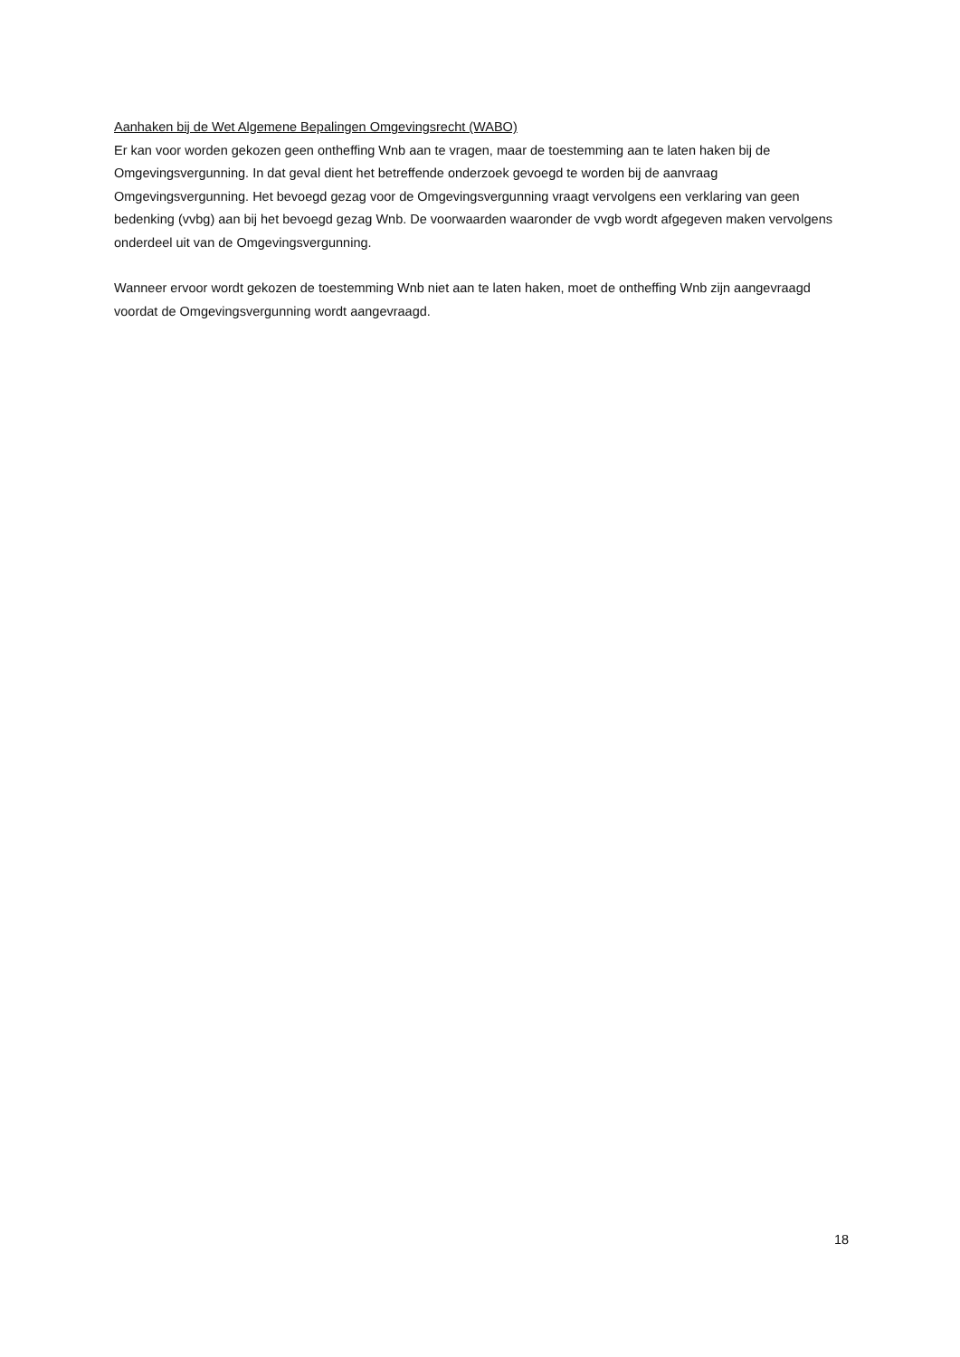Aanhaken bij de Wet Algemene Bepalingen Omgevingsrecht (WABO)
Er kan voor worden gekozen geen ontheffing Wnb aan te vragen, maar de toestemming aan te laten haken bij de Omgevingsvergunning. In dat geval dient het betreffende onderzoek gevoegd te worden bij de aanvraag Omgevingsvergunning. Het bevoegd gezag voor de Omgevingsvergunning vraagt vervolgens een verklaring van geen bedenking (vvbg) aan bij het bevoegd gezag Wnb. De voorwaarden waaronder de vvgb wordt afgegeven maken vervolgens onderdeel uit van de Omgevingsvergunning.
Wanneer ervoor wordt gekozen de toestemming Wnb niet aan te laten haken, moet de ontheffing Wnb zijn aangevraagd voordat de Omgevingsvergunning wordt aangevraagd.
18